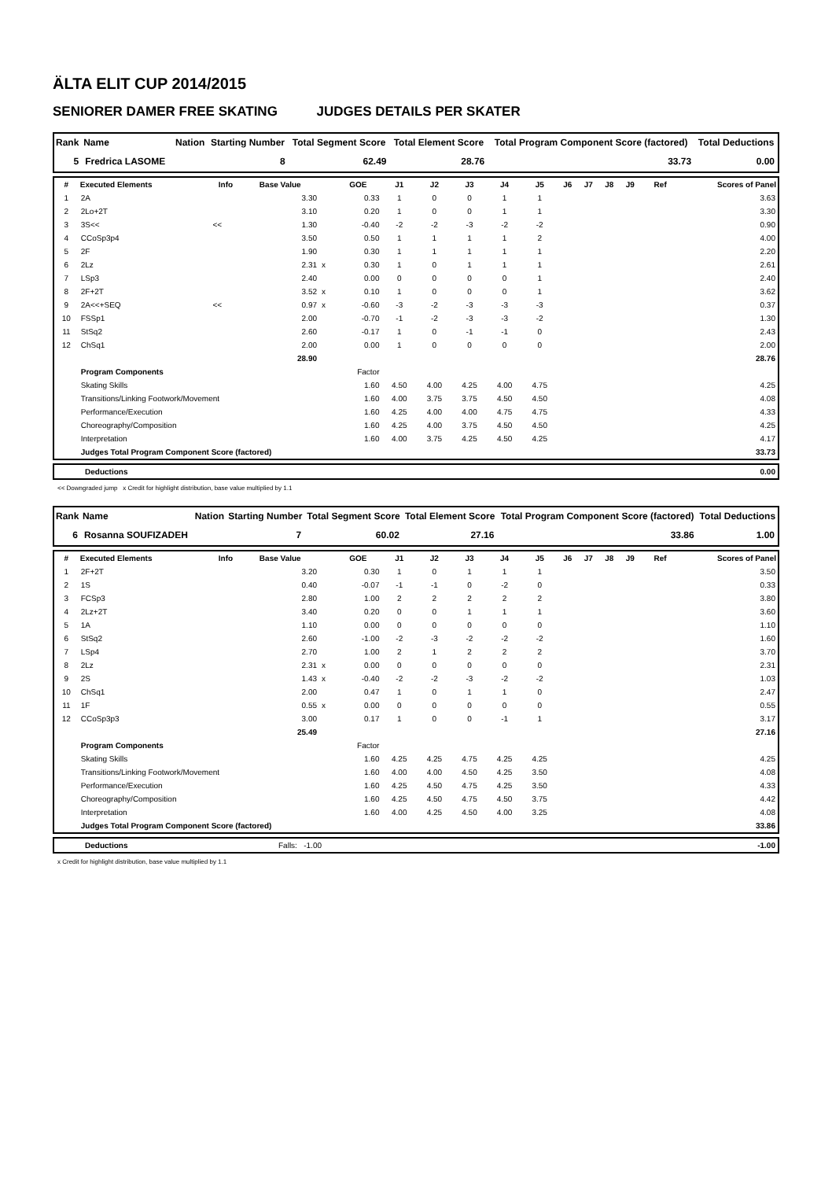ÄLTA ELIT CUP 2014/2015
SENIORER DAMER FREE SKATING JUDGES DETAILS PER SKATER
| Rank | Name | Nation | Starting Number | Total Segment Score | Total Element Score | Total Program Component Score (factored) | Total Deductions |
| --- | --- | --- | --- | --- | --- | --- | --- |
| 5 | Fredrica LASOME | | 8 | 62.49 | 28.76 | 33.73 | 0.00 |
| # | Executed Elements | Info | Base Value | | GOE | J1 | J2 | J3 | J4 | J5 | J6 | J7 | J8 | J9 | Ref | Scores of Panel |
| --- | --- | --- | --- | --- | --- | --- | --- | --- | --- | --- | --- | --- | --- | --- | --- | --- |
| 1 | 2A | | 3.30 | | 0.33 | 1 | 0 | 0 | 1 | 1 | | | | | | 3.63 |
| 2 | 2Lo+2T | | 3.10 | | 0.20 | 1 | 0 | 0 | 1 | 1 | | | | | | 3.30 |
| 3 | 3S<< | << | 1.30 | | -0.40 | -2 | -2 | -3 | -2 | -2 | | | | | | 0.90 |
| 4 | CCoSp3p4 | | 3.50 | | 0.50 | 1 | 1 | 1 | 1 | 2 | | | | | | 4.00 |
| 5 | 2F | | 1.90 | | 0.30 | 1 | 1 | 1 | 1 | 1 | | | | | | 2.20 |
| 6 | 2Lz | | 2.31 | x | 0.30 | 1 | 0 | 1 | 1 | 1 | | | | | | 2.61 |
| 7 | LSp3 | | 2.40 | | 0.00 | 0 | 0 | 0 | 0 | 1 | | | | | | 2.40 |
| 8 | 2F+2T | | 3.52 | x | 0.10 | 1 | 0 | 0 | 0 | 1 | | | | | | 3.62 |
| 9 | 2A<<+SEQ | << | 0.97 | x | -0.60 | -3 | -2 | -3 | -3 | -3 | | | | | | 0.37 |
| 10 | FSSp1 | | 2.00 | | -0.70 | -1 | -2 | -3 | -3 | -2 | | | | | | 1.30 |
| 11 | StSq2 | | 2.60 | | -0.17 | 1 | 0 | -1 | -1 | 0 | | | | | | 2.43 |
| 12 | ChSq1 | | 2.00 | | 0.00 | 1 | 0 | 0 | 0 | 0 | | | | | | 2.00 |
| | | | 28.90 | | | | | | | | | | | | | 28.76 |
| | Program Components | | | | Factor | | | | | | | | | | | |
| | Skating Skills | | | | 1.60 | 4.50 | 4.00 | 4.25 | 4.00 | 4.75 | | | | | | 4.25 |
| | Transitions/Linking Footwork/Movement | | | | 1.60 | 4.00 | 3.75 | 3.75 | 4.50 | 4.50 | | | | | | 4.08 |
| | Performance/Execution | | | | 1.60 | 4.25 | 4.00 | 4.00 | 4.75 | 4.75 | | | | | | 4.33 |
| | Choreography/Composition | | | | 1.60 | 4.25 | 4.00 | 3.75 | 4.50 | 4.50 | | | | | | 4.25 |
| | Interpretation | | | | 1.60 | 4.00 | 3.75 | 4.25 | 4.50 | 4.25 | | | | | | 4.17 |
| | Judges Total Program Component Score (factored) | | | | | | | | | | | | | | | 33.73 |
| | Deductions | 0.00 |
<< Downgraded jump x Credit for highlight distribution, base value multiplied by 1.1
| Rank | Name | Nation | Starting Number | Total Segment Score | Total Element Score | Total Program Component Score (factored) | Total Deductions |
| --- | --- | --- | --- | --- | --- | --- | --- |
| 6 | Rosanna SOUFIZADEH | | 7 | 60.02 | 27.16 | 33.86 | 1.00 |
| # | Executed Elements | Info | Base Value | | GOE | J1 | J2 | J3 | J4 | J5 | J6 | J7 | J8 | J9 | Ref | Scores of Panel |
| --- | --- | --- | --- | --- | --- | --- | --- | --- | --- | --- | --- | --- | --- | --- | --- | --- |
| 1 | 2F+2T | | 3.20 | | 0.30 | 1 | 0 | 1 | 1 | 1 | | | | | | 3.50 |
| 2 | 1S | | 0.40 | | -0.07 | -1 | -1 | 0 | -2 | 0 | | | | | | 0.33 |
| 3 | FCSp3 | | 2.80 | | 1.00 | 2 | 2 | 2 | 2 | 2 | | | | | | 3.80 |
| 4 | 2Lz+2T | | 3.40 | | 0.20 | 0 | 0 | 1 | 1 | 1 | | | | | | 3.60 |
| 5 | 1A | | 1.10 | | 0.00 | 0 | 0 | 0 | 0 | 0 | | | | | | 1.10 |
| 6 | StSq2 | | 2.60 | | -1.00 | -2 | -3 | -2 | -2 | -2 | | | | | | 1.60 |
| 7 | LSp4 | | 2.70 | | 1.00 | 2 | 1 | 2 | 2 | 2 | | | | | | 3.70 |
| 8 | 2Lz | | 2.31 | x | 0.00 | 0 | 0 | 0 | 0 | 0 | | | | | | 2.31 |
| 9 | 2S | | 1.43 | x | -0.40 | -2 | -2 | -3 | -2 | -2 | | | | | | 1.03 |
| 10 | ChSq1 | | 2.00 | | 0.47 | 1 | 0 | 1 | 1 | 0 | | | | | | 2.47 |
| 11 | 1F | | 0.55 | x | 0.00 | 0 | 0 | 0 | 0 | 0 | | | | | | 0.55 |
| 12 | CCoSp3p3 | | 3.00 | | 0.17 | 1 | 0 | 0 | -1 | 1 | | | | | | 3.17 |
| | | | 25.49 | | | | | | | | | | | | | 27.16 |
| | Program Components | | | | Factor | | | | | | | | | | | |
| | Skating Skills | | | | 1.60 | 4.25 | 4.25 | 4.75 | 4.25 | 4.25 | | | | | | 4.25 |
| | Transitions/Linking Footwork/Movement | | | | 1.60 | 4.00 | 4.00 | 4.50 | 4.25 | 3.50 | | | | | | 4.08 |
| | Performance/Execution | | | | 1.60 | 4.25 | 4.50 | 4.75 | 4.25 | 3.50 | | | | | | 4.33 |
| | Choreography/Composition | | | | 1.60 | 4.25 | 4.50 | 4.75 | 4.50 | 3.75 | | | | | | 4.42 |
| | Interpretation | | | | 1.60 | 4.00 | 4.25 | 4.50 | 4.00 | 3.25 | | | | | | 4.08 |
| | Judges Total Program Component Score (factored) | | | | | | | | | | | | | | | 33.86 |
| | Deductions | Falls: -1.00 | -1.00 |
x Credit for highlight distribution, base value multiplied by 1.1